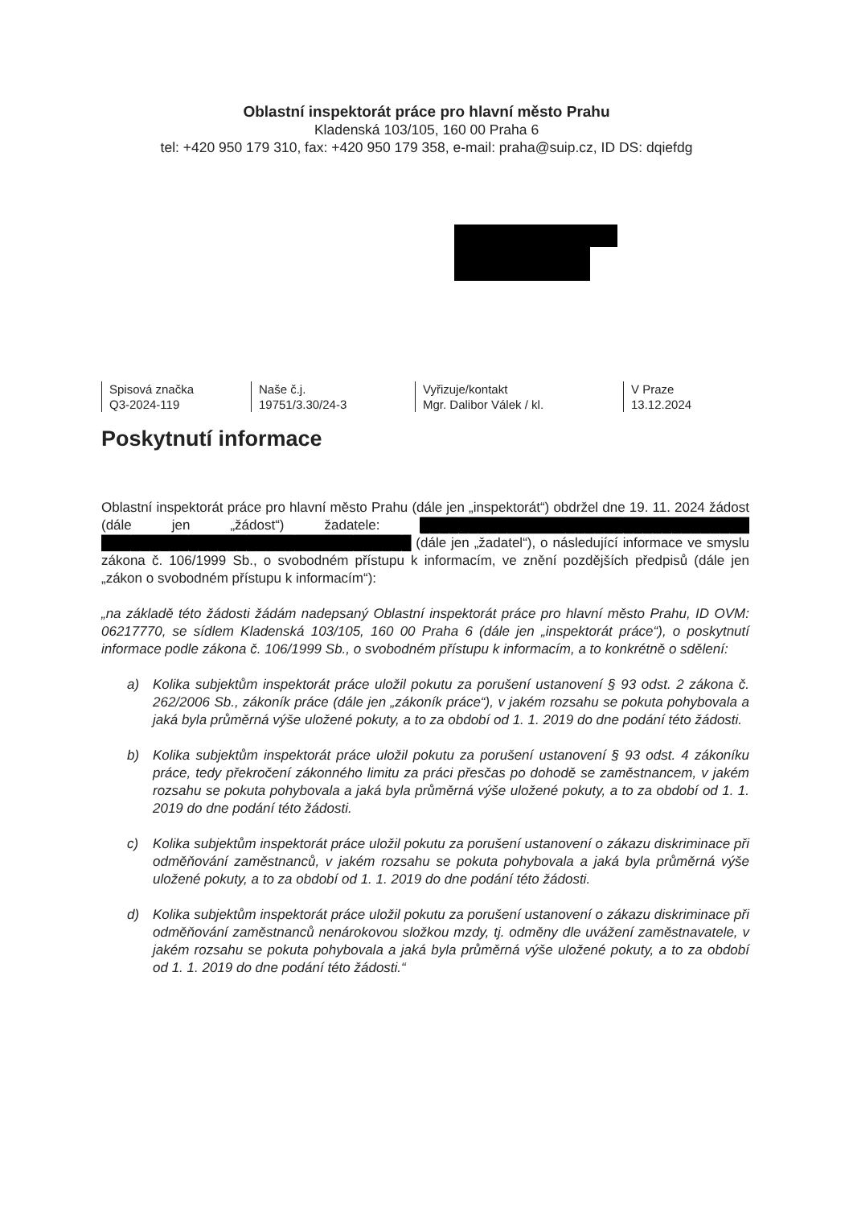Oblastní inspektorát práce pro hlavní město Prahu
Kladenská 103/105, 160 00 Praha 6
tel: +420 950 179 310, fax: +420 950 179 358, e-mail: praha@suip.cz, ID DS: dqiefdg
Spisová značka
Q3-2024-119
Naše č.j.
19751/3.30/24-3
Vyřizuje/kontakt
Mgr. Dalibor Válek / kl.
V Praze
13.12.2024
Poskytnutí informace
Oblastní inspektorát práce pro hlavní město Prahu (dále jen „inspektorát“) obdržel dne 19. 11. 2024 žádost (dále jen „žádost“) žadatele: ██████████████████████████████████ ████████████████████████████████ (dále jen „žadatel“), o následující informace ve smyslu zákona č. 106/1999 Sb., o svobodném přístupu k informacím, ve znění pozdějších předpisů (dále jen „zákon o svobodném přístupu k informacím“):
„na základě této žádosti žádám nadepsaný Oblastní inspektorát práce pro hlavní město Prahu, ID OVM: 06217770, se sídlem Kladenská 103/105, 160 00 Praha 6 (dále jen „inspektorát práce“), o poskytnutí informace podle zákona č. 106/1999 Sb., o svobodném přístupu k informacím, a to konkrétně o sdělení:
a) Kolika subjektům inspektorát práce uložil pokutu za porušení ustanovení § 93 odst. 2 zákona č. 262/2006 Sb., zákoník práce (dále jen „zákoník práce“), v jakém rozsahu se pokuta pohybovala a jaká byla průměrná výše uložené pokuty, a to za období od 1. 1. 2019 do dne podání této žádosti.
b) Kolika subjektům inspektorát práce uložil pokutu za porušení ustanovení § 93 odst. 4 zákoníku práce, tedy překročení zákonného limitu za práci přesčas po dohodě se zaměstnancem, v jakém rozsahu se pokuta pohybovala a jaká byla průměrná výše uložené pokuty, a to za období od 1. 1. 2019 do dne podání této žádosti.
c) Kolika subjektům inspektorát práce uložil pokutu za porušení ustanovení o zákazu diskriminace při odměňování zaměstnanců, v jakém rozsahu se pokuta pohybovala a jaká byla průměrná výše uložené pokuty, a to za období od 1. 1. 2019 do dne podání této žádosti.
d) Kolika subjektům inspektorát práce uložil pokutu za porušení ustanovení o zákazu diskriminace při odměňování zaměstnanců nenárokovou složkou mzdy, tj. odměny dle uvážení zaměstnavatele, v jakém rozsahu se pokuta pohybovala a jaká byla průměrná výše uložené pokuty, a to za období od 1. 1. 2019 do dne podání této žádosti.“